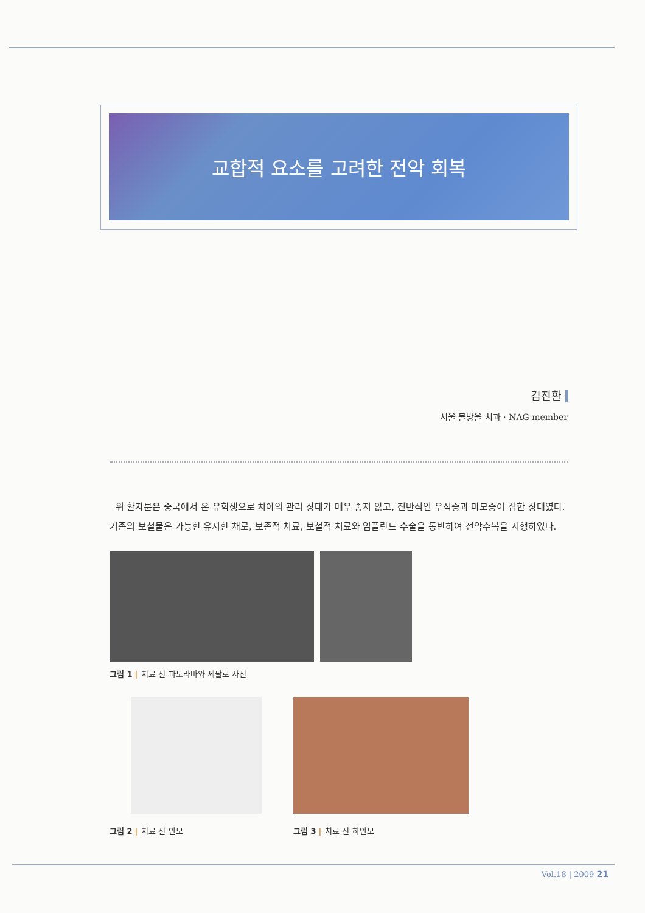교합적 요소를 고려한 전악 회복
김진환
서울 물방울 치과 · NAG member
위 환자분은 중국에서 온 유학생으로 치아의 관리 상태가 매우 좋지 않고, 전반적인 우식증과 마모증이 심한 상태였다. 기존의 보철물은 가능한 유지한 채로, 보존적 치료, 보철적 치료와 임플란트 수술을 동반하여 전악수복을 시행하였다.
그림 1 | 치료 전 파노라마와 세팔로 사진
그림 2 | 치료 전 안모 그림 3 | 치료 전 하안모
Vol.18 | 2009 21